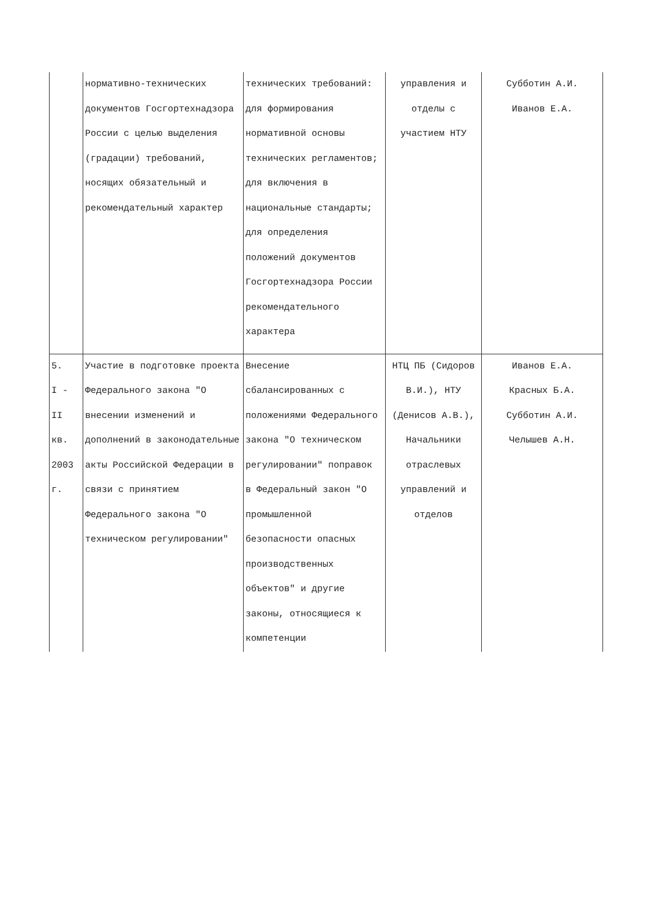| | нормативно-технических документов Госгортехнадзора России с целью выделения (градации) требований, носящих обязательный и рекомендательный характер | технических требований: для формирования нормативной основы технических регламентов; для включения в национальные стандарты; для определения положений документов Госгортехнадзора России рекомендательного характера | управления и отделы с участием НТУ | Субботин А.И. Иванов Е.А. |
| 5. I - II кв. 2003 г. | Участие в подготовке проекта Федерального закона "О внесении изменений и дополнений в законодательные акты Российской Федерации в связи с принятием Федерального закона "О техническом регулировании" | Внесение сбалансированных с положениями Федерального закона "О техническом регулировании" поправок в Федеральный закон "О промышленной безопасности опасных производственных объектов" и другие законы, относящиеся к компетенции | НТЦ ПБ (Сидоров В.И.), НТУ (Денисов А.В.), Начальники отраслевых управлений и отделов | Иванов Е.А. Красных Б.А. Субботин А.И. Челышев А.Н. |